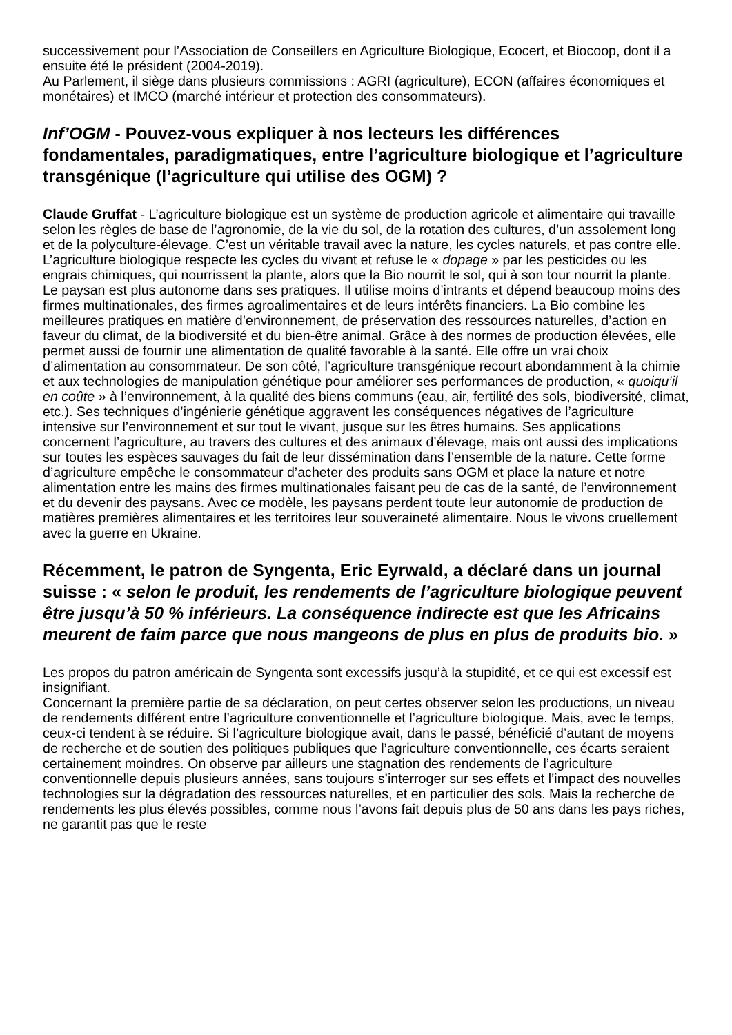successivement pour l’Association de Conseillers en Agriculture Biologique, Ecocert, et Biocoop, dont il a ensuite été le président (2004-2019).
Au Parlement, il siège dans plusieurs commissions : AGRI (agriculture), ECON (affaires économiques et monétaires) et IMCO (marché intérieur et protection des consommateurs).
Inf’OGM - Pouvez-vous expliquer à nos lecteurs les différences fondamentales, paradigmatiques, entre l’agriculture biologique et l’agriculture transgénique (l’agriculture qui utilise des OGM) ?
Claude Gruffat - L’agriculture biologique est un système de production agricole et alimentaire qui travaille selon les règles de base de l’agronomie, de la vie du sol, de la rotation des cultures, d’un assolement long et de la polyculture-élevage. C’est un véritable travail avec la nature, les cycles naturels, et pas contre elle.
L’agriculture biologique respecte les cycles du vivant et refuse le « dopage » par les pesticides ou les engrais chimiques, qui nourrissent la plante, alors que la Bio nourrit le sol, qui à son tour nourrit la plante.
Le paysan est plus autonome dans ses pratiques. Il utilise moins d’intrants et dépend beaucoup moins des firmes multinationales, des firmes agroalimentaires et de leurs intérêts financiers. La Bio combine les meilleures pratiques en matière d’environnement, de préservation des ressources naturelles, d’action en faveur du climat, de la biodiversité et du bien-être animal. Grâce à des normes de production élevées, elle permet aussi de fournir une alimentation de qualité favorable à la santé. Elle offre un vrai choix d’alimentation au consommateur. De son côté, l’agriculture transgénique recourt abondamment à la chimie et aux technologies de manipulation génétique pour améliorer ses performances de production, « quoiqu’il en coûte » à l’environnement, à la qualité des biens communs (eau, air, fertilité des sols, biodiversité, climat, etc.). Ses techniques d’ingénierie génétique aggravent les conséquences négatives de l’agriculture intensive sur l’environnement et sur tout le vivant, jusque sur les êtres humains. Ses applications concernent l’agriculture, au travers des cultures et des animaux d’élevage, mais ont aussi des implications sur toutes les espèces sauvages du fait de leur dissémination dans l’ensemble de la nature. Cette forme d’agriculture empêche le consommateur d’acheter des produits sans OGM et place la nature et notre alimentation entre les mains des firmes multinationales faisant peu de cas de la santé, de l’environnement et du devenir des paysans. Avec ce modèle, les paysans perdent toute leur autonomie de production de matières premières alimentaires et les territoires leur souveraineté alimentaire. Nous le vivons cruellement avec la guerre en Ukraine.
Récemment, le patron de Syngenta, Eric Eyrwald, a déclaré dans un journal suisse : « selon le produit, les rendements de l’agriculture biologique peuvent être jusqu’à 50 % inférieurs. La conséquence indirecte est que les Africains meurent de faim parce que nous mangeons de plus en plus de produits bio. »
Les propos du patron américain de Syngenta sont excessifs jusqu’à la stupidité, et ce qui est excessif est insignifiant.
Concernant la première partie de sa déclaration, on peut certes observer selon les productions, un niveau de rendements différent entre l’agriculture conventionnelle et l’agriculture biologique. Mais, avec le temps, ceux-ci tendent à se réduire. Si l’agriculture biologique avait, dans le passé, bénéficié d’autant de moyens de recherche et de soutien des politiques publiques que l’agriculture conventionnelle, ces écarts seraient certainement moindres. On observe par ailleurs une stagnation des rendements de l’agriculture conventionnelle depuis plusieurs années, sans toujours s’interroger sur ses effets et l’impact des nouvelles technologies sur la dégradation des ressources naturelles, et en particulier des sols. Mais la recherche de rendements les plus élevés possibles, comme nous l’avons fait depuis plus de 50 ans dans les pays riches, ne garantit pas que le reste